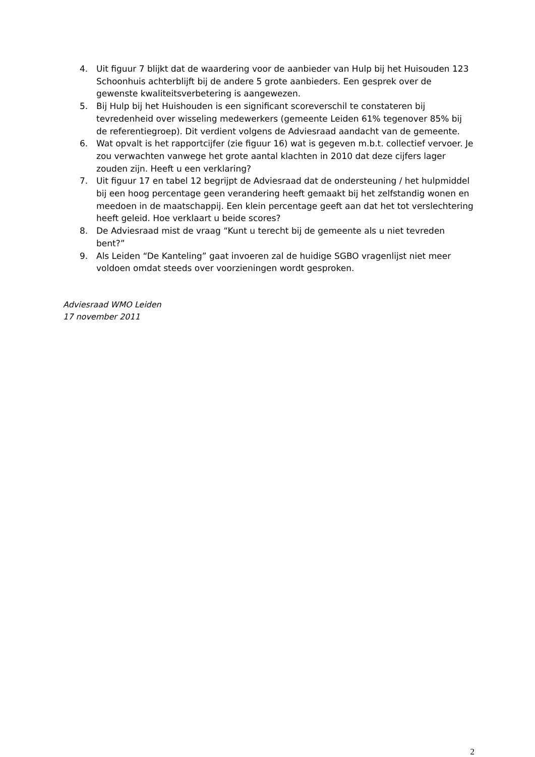4. Uit figuur 7 blijkt dat de waardering voor de aanbieder van Hulp bij het Huisouden 123 Schoonhuis achterblijft bij de andere 5 grote aanbieders. Een gesprek over de gewenste kwaliteitsverbetering is aangewezen.
5. Bij Hulp bij het Huishouden is een significant scoreverschil te constateren bij tevredenheid over wisseling medewerkers (gemeente Leiden 61% tegenover 85% bij de referentiegroep). Dit verdient volgens de Adviesraad aandacht van de gemeente.
6. Wat opvalt is het rapportcijfer (zie figuur 16) wat is gegeven m.b.t. collectief vervoer. Je zou verwachten vanwege het grote aantal klachten in 2010 dat deze cijfers lager zouden zijn. Heeft u een verklaring?
7. Uit figuur 17 en tabel 12 begrijpt de Adviesraad dat de ondersteuning / het hulpmiddel bij een hoog percentage geen verandering heeft gemaakt bij het zelfstandig wonen en meedoen in de maatschappij. Een klein percentage geeft aan dat het tot verslechtering heeft geleid. Hoe verklaart u beide scores?
8. De Adviesraad mist de vraag “Kunt u terecht bij de gemeente als u niet tevreden bent?”
9. Als Leiden “De Kanteling” gaat invoeren zal de huidige SGBO vragenlijst niet meer voldoen omdat steeds over voorzieningen wordt gesproken.
Adviesraad WMO Leiden
17 november 2011
2